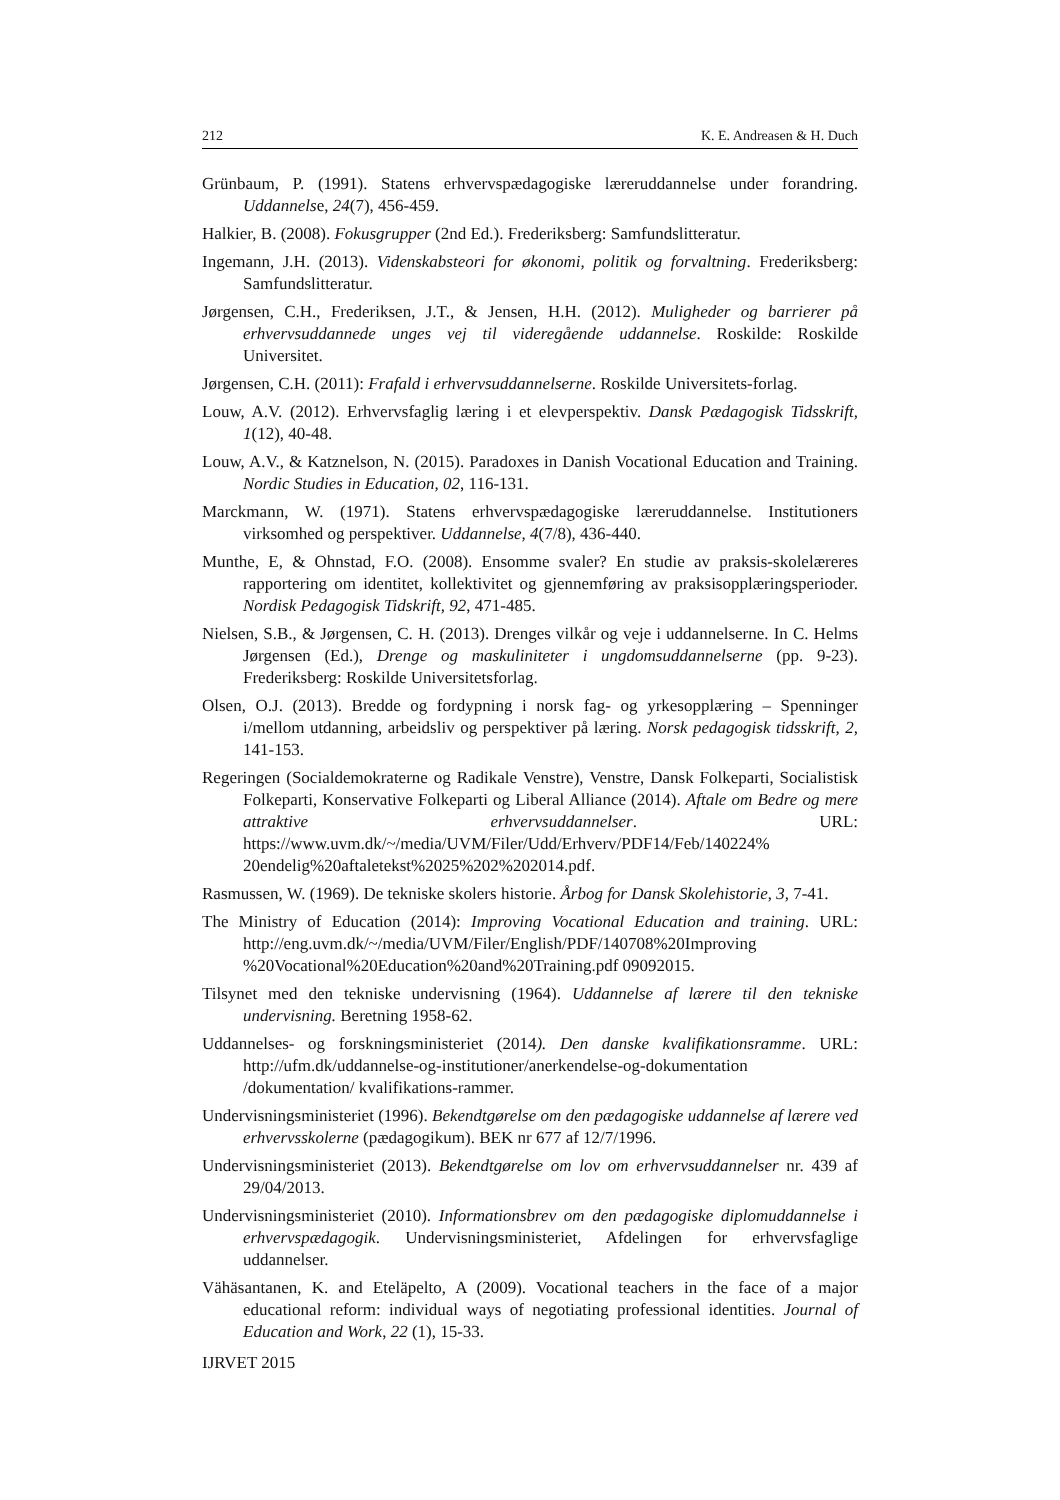212 K. E. Andreasen & H. Duch
Grünbaum, P. (1991). Statens erhvervspædagogiske læreruddannelse under forandring. Uddannelse, 24(7), 456-459.
Halkier, B. (2008). Fokusgrupper (2nd Ed.). Frederiksberg: Samfundslitteratur.
Ingemann, J.H. (2013). Videnskabsteori for økonomi, politik og forvaltning. Frederiksberg: Samfundslitteratur.
Jørgensen, C.H., Frederiksen, J.T., & Jensen, H.H. (2012). Muligheder og barrierer på erhvervsuddannede unges vej til videregående uddannelse. Roskilde: Roskilde Universitet.
Jørgensen, C.H. (2011): Frafald i erhvervsuddannelserne. Roskilde Universitets-forlag.
Louw, A.V. (2012). Erhvervsfaglig læring i et elevperspektiv. Dansk Pædagogisk Tidsskrift, 1(12), 40-48.
Louw, A.V., & Katznelson, N. (2015). Paradoxes in Danish Vocational Education and Training. Nordic Studies in Education, 02, 116-131.
Marckmann, W. (1971). Statens erhvervspædagogiske læreruddannelse. Institutioners virksomhed og perspektiver. Uddannelse, 4(7/8), 436-440.
Munthe, E, & Ohnstad, F.O. (2008). Ensomme svaler? En studie av praksis-skolelæreres rapportering om identitet, kollektivitet og gjennemføring av praksisopplæringsperioder. Nordisk Pedagogisk Tidskrift, 92, 471-485.
Nielsen, S.B., & Jørgensen, C. H. (2013). Drenges vilkår og veje i uddannelserne. In C. Helms Jørgensen (Ed.), Drenge og maskuliniteter i ungdomsuddannelserne (pp. 9-23). Frederiksberg: Roskilde Universitetsforlag.
Olsen, O.J. (2013). Bredde og fordypning i norsk fag- og yrkesopplæring – Spenninger i/mellom utdanning, arbeidsliv og perspektiver på læring. Norsk pedagogisk tidsskrift, 2, 141-153.
Regeringen (Socialdemokraterne og Radikale Venstre), Venstre, Dansk Folkeparti, Socialistisk Folkeparti, Konservative Folkeparti og Liberal Alliance (2014). Aftale om Bedre og mere attraktive erhvervsuddannelser. URL: https://www.uvm.dk/~/media/UVM/Filer/Udd/Erhverv/PDF14/Feb/140224% 20endelig%20aftaletekst%2025%202%202014.pdf.
Rasmussen, W. (1969). De tekniske skolers historie. Årbog for Dansk Skolehistorie, 3, 7-41.
The Ministry of Education (2014): Improving Vocational Education and training. URL: http://eng.uvm.dk/~/media/UVM/Filer/English/PDF/140708%20Improving %20Vocational%20Education%20and%20Training.pdf 09092015.
Tilsynet med den tekniske undervisning (1964). Uddannelse af lærere til den tekniske undervisning. Beretning 1958-62.
Uddannelses- og forskningsministeriet (2014). Den danske kvalifikationsramme. URL: http://ufm.dk/uddannelse-og-institutioner/anerkendelse-og-dokumentation /dokumentation/ kvalifikations-rammer.
Undervisningsministeriet (1996). Bekendtgørelse om den pædagogiske uddannelse af lærere ved erhvervsskolerne (pædagogikum). BEK nr 677 af 12/7/1996.
Undervisningsministeriet (2013). Bekendtgørelse om lov om erhvervsuddannelser nr. 439 af 29/04/2013.
Undervisningsministeriet (2010). Informationsbrev om den pædagogiske diplomuddannelse i erhvervspædagogik. Undervisningsministeriet, Afdelingen for erhvervsfaglige uddannelser.
Vähäsantanen, K. and Eteläpelto, A (2009). Vocational teachers in the face of a major educational reform: individual ways of negotiating professional identities. Journal of Education and Work, 22 (1), 15-33.
IJRVET 2015